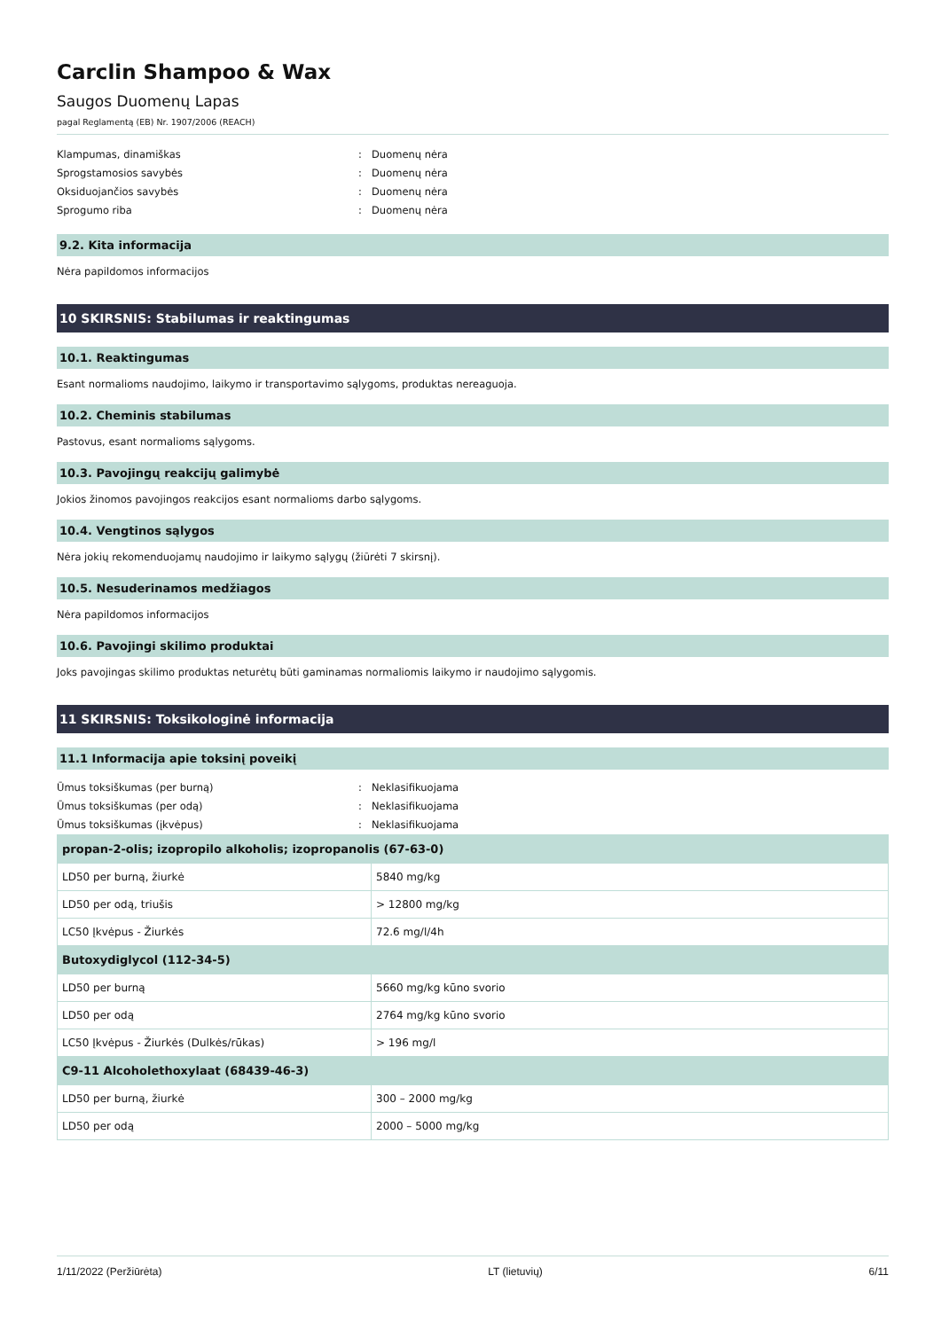Carclin Shampoo & Wax
Saugos Duomenų Lapas
pagal Reglamentą (EB) Nr. 1907/2006 (REACH)
Klampumas, dinamiškas: Duomenų nėra
Sprogstamosios savybės: Duomenų nėra
Oksiduojančios savybės: Duomenų nėra
Sprogumo riba: Duomenų nėra
9.2. Kita informacija
Nėra papildomos informacijos
10 SKIRSNIS: Stabilumas ir reaktingumas
10.1. Reaktingumas
Esant normalioms naudojimo, laikymo ir transportavimo sąlygoms, produktas nereaguoja.
10.2. Cheminis stabilumas
Pastovus, esant normalioms sąlygoms.
10.3. Pavojingų reakcijų galimybė
Jokios žinomos pavojingos reakcijos esant normalioms darbo sąlygoms.
10.4. Vengtinos sąlygos
Nėra jokių rekomenduojamų naudojimo ir laikymo sąlygų (žiūrėti 7 skirsnį).
10.5. Nesuderinamos medžiagos
Nėra papildomos informacijos
10.6. Pavojingi skilimo produktai
Joks pavojingas skilimo produktas neturėtų būti gaminamas normaliomis laikymo ir naudojimo sąlygomis.
11 SKIRSNIS: Toksikologinė informacija
11.1 Informacija apie toksinį poveikį
Ūmus toksiškumas (per burną): Neklasifikuojama
Ūmus toksiškumas (per odą): Neklasifikuojama
Ūmus toksiškumas (įkvėpus): Neklasifikuojama
| propan-2-olis; izopropilo alkoholis; izopropanolis (67-63-0) | |
| --- | --- |
| LD50 per burną, žiurkė | 5840 mg/kg |
| LD50 per odą, triušis | > 12800 mg/kg |
| LC50 Įkvėpus - Žiurkės | 72.6 mg/l/4h |
| Butoxydiglycol (112-34-5) | |
| LD50 per burną | 5660 mg/kg kūno svorio |
| LD50 per odą | 2764 mg/kg kūno svorio |
| LC50 Įkvėpus - Žiurkės (Dulkės/rūkas) | > 196 mg/l |
| C9-11 Alcoholethoxylaat (68439-46-3) | |
| LD50 per burną, žiurkė | 300 – 2000 mg/kg |
| LD50 per odą | 2000 – 5000 mg/kg |
1/11/2022 (Peržiūrėta) LT (lietuvių) 6/11